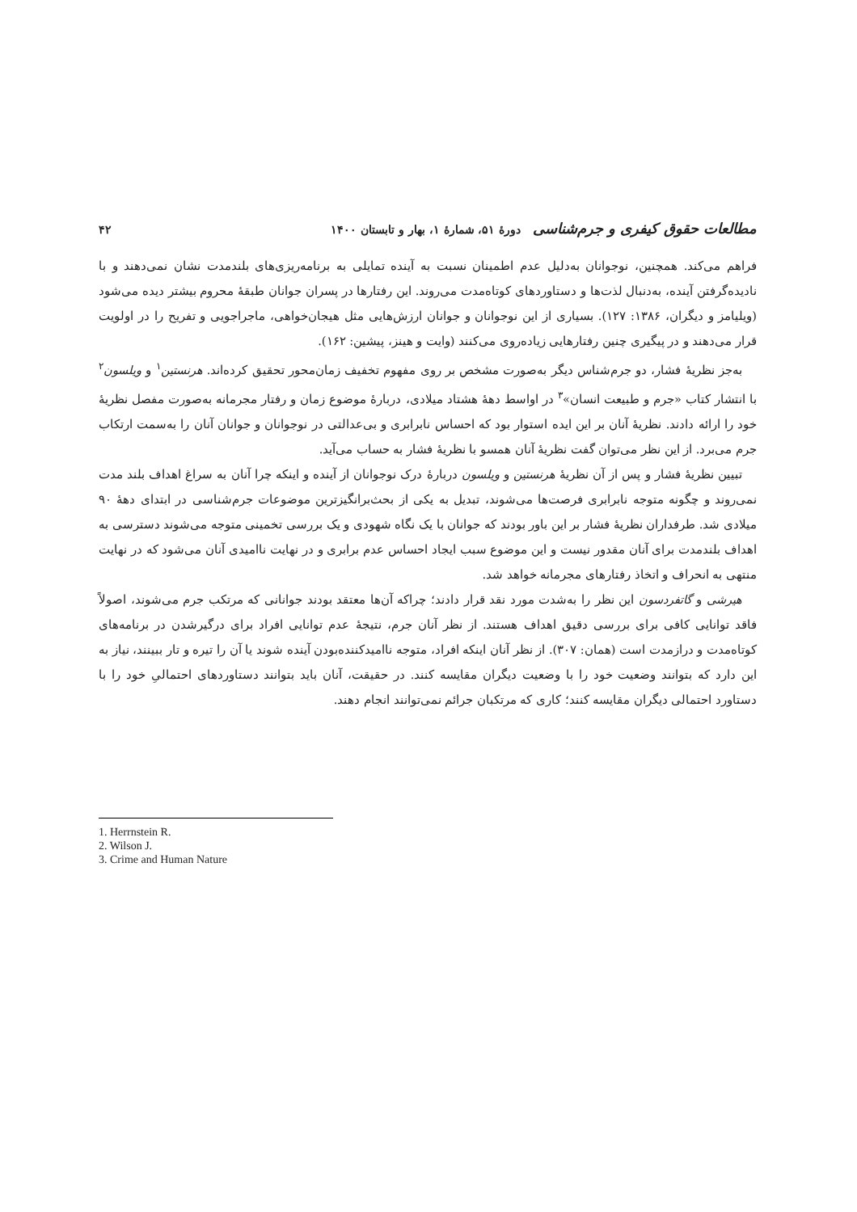مطالعات حقوق کیفری و جرم‌شناسی دورهٔ ۵۱، شمارهٔ ۱، بهار و تابستان ۱۴۰۰ ۴۲
فراهم می‌کند. همچنین، نوجوانان به‌دلیل عدم اطمینان نسبت به آینده تمایلی به برنامه‌ریزی‌های بلندمدت نشان نمی‌دهند و با نادیده‌گرفتن آینده، به‌دنبال لذت‌ها و دستاوردهای کوتاه‌مدت می‌روند. این رفتارها در پسران جوانان طبقهٔ محروم بیشتر دیده می‌شود (ویلیامز و دیگران، ۱۳۸۶: ۱۲۷). بسیاری از این نوجوانان و جوانان ارزش‌هایی مثل هیجان‌خواهی، ماجراجویی و تفریح را در اولویت قرار می‌دهند و در پیگیری چنین رفتارهایی زیاده‌روی می‌کنند (وایت و هینز، پیشین: ۱۶۲).
به‌جز نظریهٔ فشار، دو جرم‌شناس دیگر به‌صورت مشخص بر روی مفهوم تخفیف زمان‌محور تحقیق کرده‌اند. هرنستین<sup>۱</sup> و ویلسون<sup>۲</sup> با انتشار کتاب «جرم و طبیعت انسان»<sup>۳</sup> در اواسط دههٔ هشتاد میلادی، دربارهٔ موضوع زمان و رفتار مجرمانه به‌صورت مفصل نظریهٔ خود را ارائه دادند. نظریهٔ آنان بر این ایده استوار بود که احساس نابرابری و بی‌عدالتی در نوجوانان و جوانان آنان را به‌سمت ارتکاب جرم می‌برد. از این نظر می‌توان گفت نظریهٔ آنان همسو با نظریهٔ فشار به حساب می‌آید.
تبیین نظریهٔ فشار و پس از آن نظریهٔ هرنستین و ویلسون دربارهٔ درک نوجوانان از آینده و اینکه چرا آنان به سراغ اهداف بلند مدت نمی‌روند و چگونه متوجه نابرابری فرصت‌ها می‌شوند، تبدیل به یکی از بحث‌برانگیزترین موضوعات جرم‌شناسی در ابتدای دههٔ ۹۰ میلادی شد. طرفداران نظریهٔ فشار بر این باور بودند که جوانان با یک نگاه شهودی و یک بررسی تخمینی متوجه می‌شوند دسترسی به اهداف بلندمدت برای آنان مقدور نیست و این موضوع سبب ایجاد احساس عدم برابری و در نهایت ناامیدی آنان می‌شود که در نهایت منتهی به انحراف و اتخاذ رفتارهای مجرمانه خواهد شد.
هیرشی و گاتفردسون این نظر را به‌شدت مورد نقد قرار دادند؛ چراکه آن‌ها معتقد بودند جوانانی که مرتکب جرم می‌شوند، اصولاً فاقد توانایی کافی برای بررسی دقیق اهداف هستند. از نظر آنان جرم، نتیجهٔ عدم توانایی افراد برای درگیرشدن در برنامه‌های کوتاه‌مدت و درازمدت است (همان: ۳۰۷). از نظر آنان اینکه افراد، متوجه ناامیدکننده‌بودن آینده شوند یا آن را تیره و تار ببینند، نیاز به این دارد که بتوانند وضعیت خود را با وضعیت دیگران مقایسه کنند. در حقیقت، آنان باید بتوانند دستاوردهای احتمالیِ خود را با دستاورد احتمالی دیگران مقایسه کنند؛ کاری که مرتکبان جرائم نمی‌توانند انجام دهند.
1. Herrnstein R.
2. Wilson J.
3. Crime and Human Nature